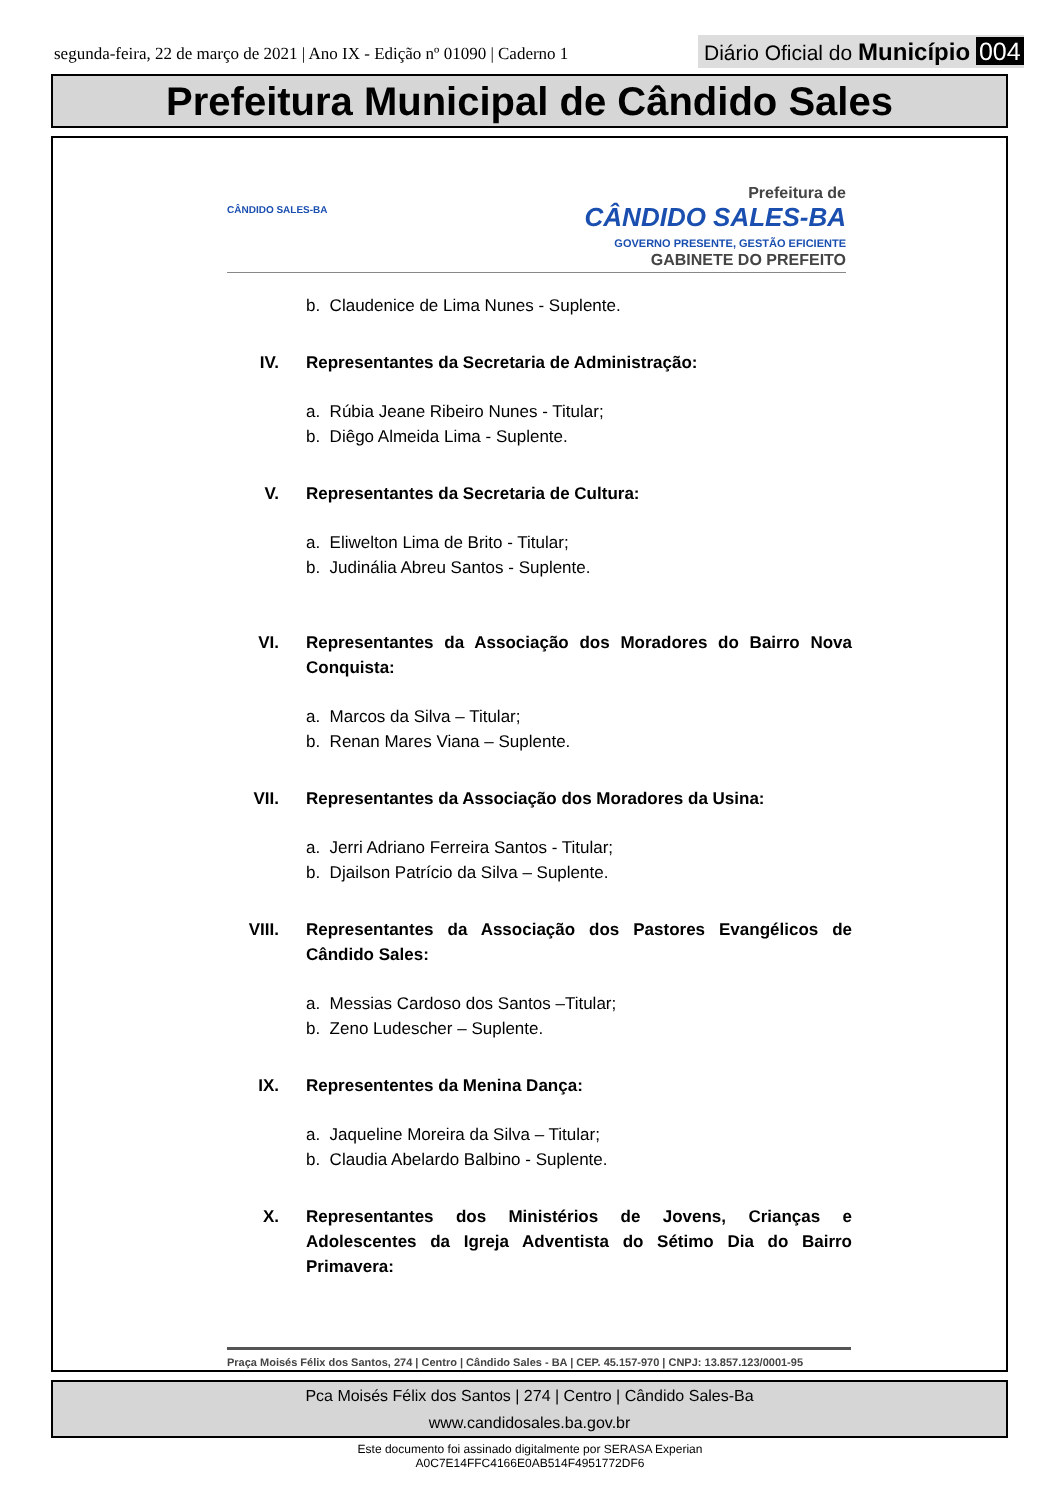segunda-feira, 22 de março de 2021 | Ano IX - Edição nº 01090 | Caderno 1
Diário Oficial do Município 004
Prefeitura Municipal de Cândido Sales
CÂNDIDO SALES-BA
Prefeitura de
CÂNDIDO SALES-BA
GOVERNO PRESENTE, GESTÃO EFICIENTE
GABINETE DO PREFEITO
b. Claudenice de Lima Nunes - Suplente.
IV. Representantes da Secretaria de Administração:
a. Rúbia Jeane Ribeiro Nunes - Titular;
b. Diêgo Almeida Lima - Suplente.
V. Representantes da Secretaria de Cultura:
a. Eliwelton Lima de Brito - Titular;
b. Judinália Abreu Santos - Suplente.
VI. Representantes da Associação dos Moradores do Bairro Nova Conquista:
a. Marcos da Silva – Titular;
b. Renan Mares Viana – Suplente.
VII. Representantes da Associação dos Moradores da Usina:
a. Jerri Adriano Ferreira Santos - Titular;
b. Djailson Patrício da Silva – Suplente.
VIII. Representantes da Associação dos Pastores Evangélicos de Cândido Sales:
a. Messias Cardoso dos Santos –Titular;
b. Zeno Ludescher – Suplente.
IX. Represententes da Menina Dança:
a. Jaqueline Moreira da Silva – Titular;
b. Claudia Abelardo Balbino - Suplente.
X. Representantes dos Ministérios de Jovens, Crianças e Adolescentes da Igreja Adventista do Sétimo Dia do Bairro Primavera:
Praça Moisés Félix dos Santos, 274 | Centro | Cândido Sales - BA | CEP. 45.157-970 | CNPJ: 13.857.123/0001-95
Pca Moisés Félix dos Santos | 274 | Centro | Cândido Sales-Ba
www.candidosales.ba.gov.br
Este documento foi assinado digitalmente por SERASA Experian
A0C7E14FFC4166E0AB514F4951772DF6